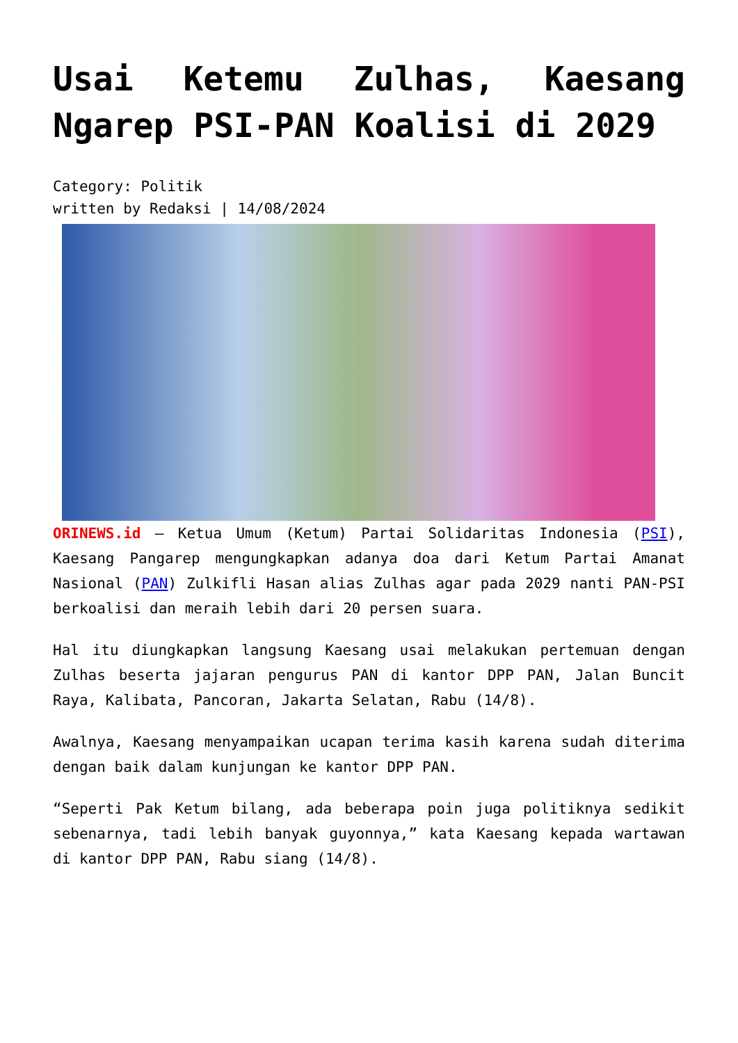Usai Ketemu Zulhas, Kaesang Ngarep PSI-PAN Koalisi di 2029
Category: Politik
written by Redaksi | 14/08/2024
ORINEWS.id – Ketua Umum (Ketum) Partai Solidaritas Indonesia (PSI), Kaesang Pangarep mengungkapkan adanya doa dari Ketum Partai Amanat Nasional (PAN) Zulkifli Hasan alias Zulhas agar pada 2029 nanti PAN-PSI berkoalisi dan meraih lebih dari 20 persen suara.
Hal itu diungkapkan langsung Kaesang usai melakukan pertemuan dengan Zulhas beserta jajaran pengurus PAN di kantor DPP PAN, Jalan Buncit Raya, Kalibata, Pancoran, Jakarta Selatan, Rabu (14/8).
Awalnya, Kaesang menyampaikan ucapan terima kasih karena sudah diterima dengan baik dalam kunjungan ke kantor DPP PAN.
“Seperti Pak Ketum bilang, ada beberapa poin juga politiknya sedikit sebenarnya, tadi lebih banyak guyonnya,” kata Kaesang kepada wartawan di kantor DPP PAN, Rabu siang (14/8).